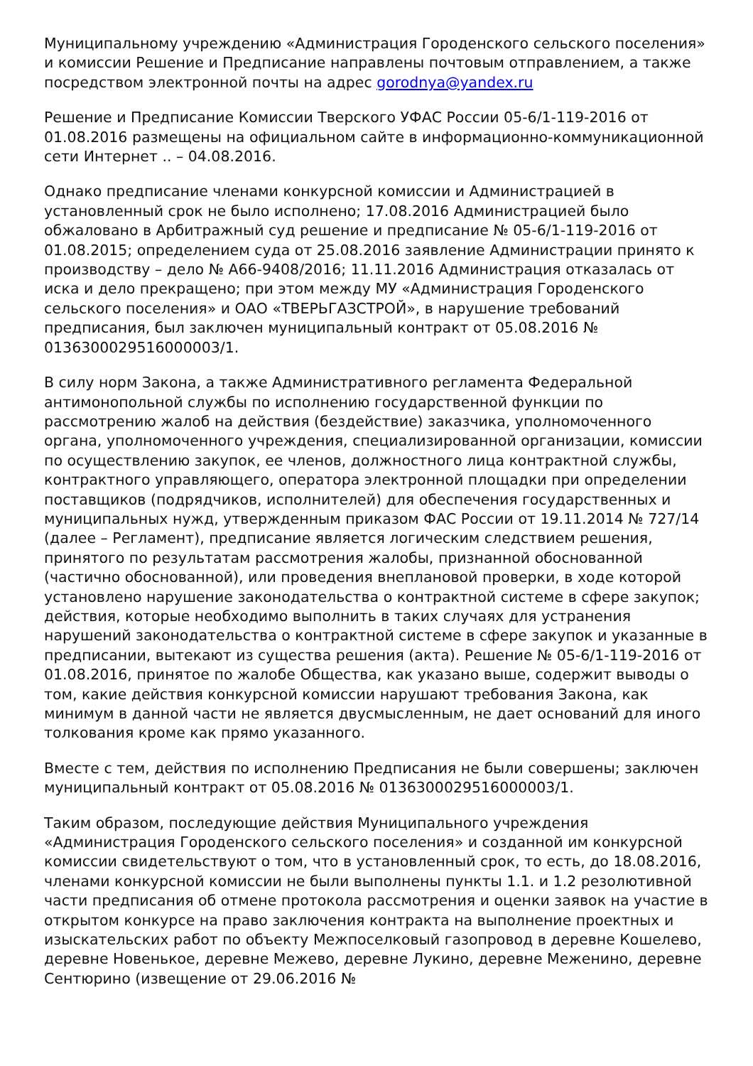Муниципальному учреждению «Администрация Городенского сельского поселения» и комиссии Решение и Предписание направлены почтовым отправлением, а также посредством электронной почты на адрес gorodnya@yandex.ru
Решение и Предписание Комиссии Тверского УФАС России 05-6/1-119-2016 от 01.08.2016 размещены на официальном сайте в информационно-коммуникационной сети Интернет .. – 04.08.2016.
Однако предписание членами конкурсной комиссии и Администрацией в установленный срок не было исполнено; 17.08.2016 Администрацией было обжаловано в Арбитражный суд решение и предписание № 05-6/1-119-2016 от 01.08.2015; определением суда от 25.08.2016 заявление Администрации принято к производству – дело № А66-9408/2016; 11.11.2016 Администрация отказалась от иска и дело прекращено; при этом между МУ «Администрация Городенского сельского поселения» и ОАО «ТВЕРЬГАЗСТРОЙ», в нарушение требований предписания, был заключен муниципальный контракт от 05.08.2016 № 0136300029516000003/1.
В силу норм Закона, а также Административного регламента Федеральной антимонопольной службы по исполнению государственной функции по рассмотрению жалоб на действия (бездействие) заказчика, уполномоченного органа, уполномоченного учреждения, специализированной организации, комиссии по осуществлению закупок, ее членов, должностного лица контрактной службы, контрактного управляющего, оператора электронной площадки при определении поставщиков (подрядчиков, исполнителей) для обеспечения государственных и муниципальных нужд, утвержденным приказом ФАС России от 19.11.2014 № 727/14 (далее – Регламент), предписание является логическим следствием решения, принятого по результатам рассмотрения жалобы, признанной обоснованной (частично обоснованной), или проведения внеплановой проверки, в ходе которой установлено нарушение законодательства о контрактной системе в сфере закупок; действия, которые необходимо выполнить в таких случаях для устранения нарушений законодательства о контрактной системе в сфере закупок и указанные в предписании, вытекают из существа решения (акта). Решение № 05-6/1-119-2016 от 01.08.2016, принятое по жалобе Общества, как указано выше, содержит выводы о том, какие действия конкурсной комиссии нарушают требования Закона, как минимум в данной части не является двусмысленным, не дает оснований для иного толкования кроме как прямо указанного.
Вместе с тем, действия по исполнению Предписания не были совершены; заключен муниципальный контракт от 05.08.2016 № 0136300029516000003/1.
Таким образом, последующие действия Муниципального учреждения «Администрация Городенского сельского поселения» и созданной им конкурсной комиссии свидетельствуют о том, что в установленный срок, то есть, до 18.08.2016, членами конкурсной комиссии не были выполнены пункты 1.1. и 1.2 резолютивной части предписания об отмене протокола рассмотрения и оценки заявок на участие в открытом конкурсе на право заключения контракта на выполнение проектных и изыскательских работ по объекту Межпоселковый газопровод в деревне Кошелево, деревне Новенькое, деревне Межево, деревне Лукино, деревне Меженино, деревне Сентюрино (извещение от 29.06.2016 №